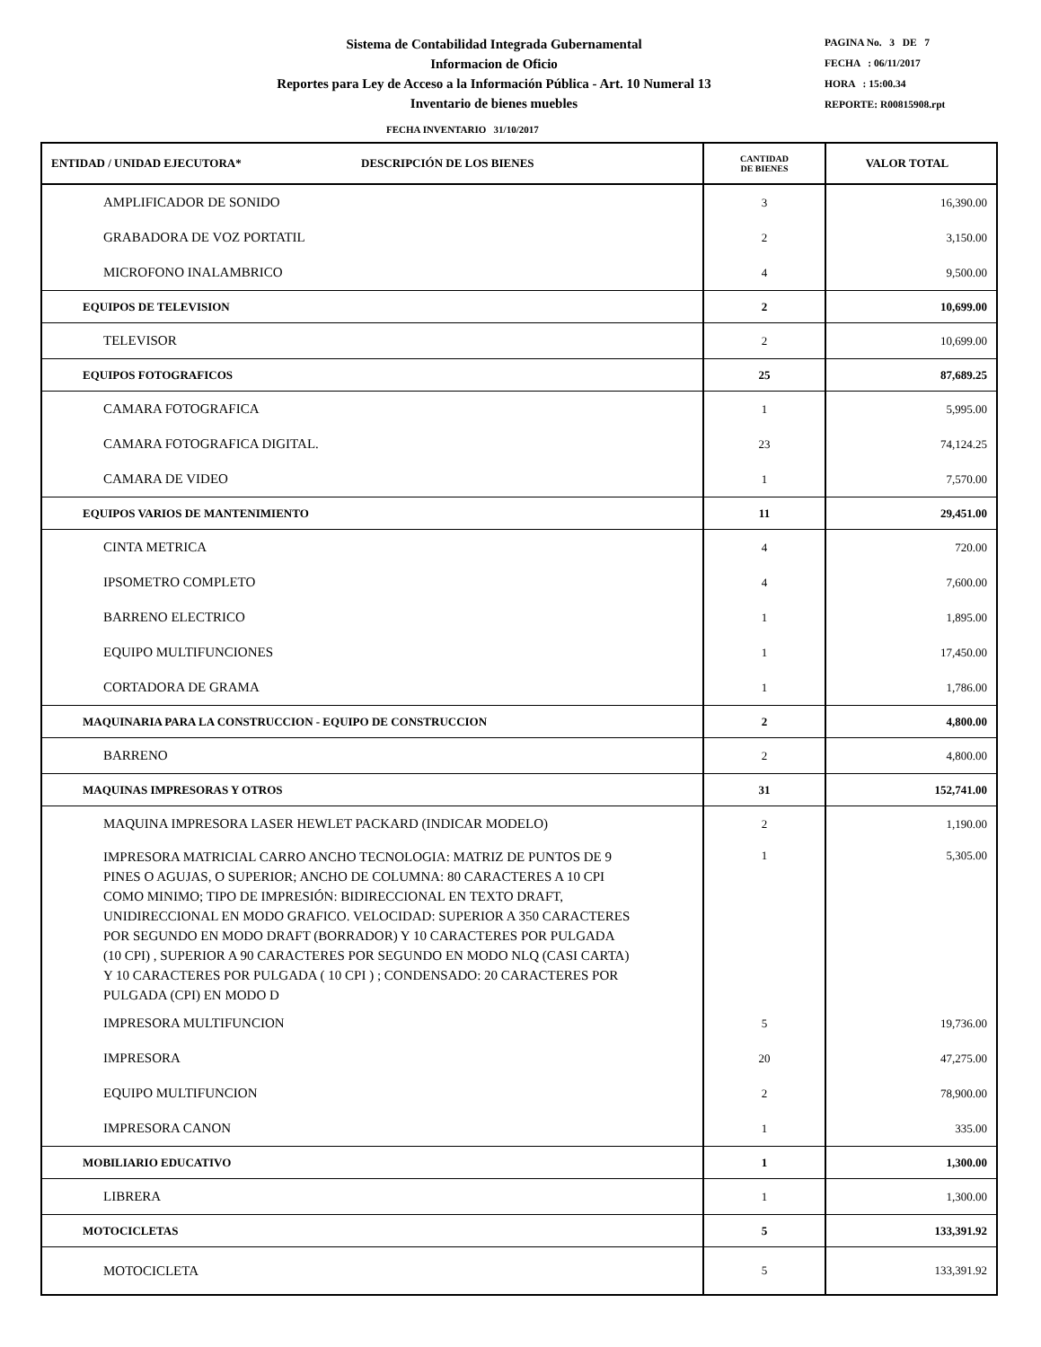Sistema de Contabilidad Integrada Gubernamental
Informacion de Oficio
Reportes para Ley de Acceso a la Información Pública - Art. 10 Numeral 13
Inventario de bienes muebles
PAGINA No. 3 DE 7
FECHA : 06/11/2017
HORA : 15:00.34
REPORTE: R00815908.rpt
FECHA INVENTARIO 31/10/2017
| ENTIDAD / UNIDAD EJECUTORA* DESCRIPCIÓN DE LOS BIENES | CANTIDAD DE BIENES | VALOR TOTAL |
| --- | --- | --- |
| AMPLIFICADOR DE SONIDO | 3 | 16,390.00 |
| GRABADORA DE VOZ PORTATIL | 2 | 3,150.00 |
| MICROFONO INALAMBRICO | 4 | 9,500.00 |
| EQUIPOS DE TELEVISION | 2 | 10,699.00 |
| TELEVISOR | 2 | 10,699.00 |
| EQUIPOS FOTOGRAFICOS | 25 | 87,689.25 |
| CAMARA FOTOGRAFICA | 1 | 5,995.00 |
| CAMARA FOTOGRAFICA DIGITAL. | 23 | 74,124.25 |
| CAMARA DE VIDEO | 1 | 7,570.00 |
| EQUIPOS VARIOS DE MANTENIMIENTO | 11 | 29,451.00 |
| CINTA METRICA | 4 | 720.00 |
| IPSOMETRO COMPLETO | 4 | 7,600.00 |
| BARRENO ELECTRICO | 1 | 1,895.00 |
| EQUIPO MULTIFUNCIONES | 1 | 17,450.00 |
| CORTADORA DE GRAMA | 1 | 1,786.00 |
| MAQUINARIA PARA LA CONSTRUCCION - EQUIPO DE CONSTRUCCION | 2 | 4,800.00 |
| BARRENO | 2 | 4,800.00 |
| MAQUINAS IMPRESORAS Y OTROS | 31 | 152,741.00 |
| MAQUINA IMPRESORA LASER HEWLET PACKARD (INDICAR MODELO) | 2 | 1,190.00 |
| IMPRESORA MATRICIAL CARRO ANCHO TECNOLOGIA: MATRIZ DE PUNTOS DE 9 PINES O AGUJAS, O SUPERIOR; ANCHO DE COLUMNA: 80 CARACTERES A 10 CPI COMO MINIMO; TIPO DE IMPRESIÓN: BIDIRECCIONAL EN TEXTO DRAFT, UNIDIRECCIONAL EN MODO GRAFICO. VELOCIDAD: SUPERIOR A 350 CARACTERES POR SEGUNDO EN MODO DRAFT (BORRADOR) Y 10 CARACTERES POR PULGADA (10 CPI) , SUPERIOR A 90 CARACTERES POR SEGUNDO EN MODO NLQ (CASI CARTA) Y 10 CARACTERES POR PULGADA ( 10 CPI ) ; CONDENSADO: 20 CARACTERES POR PULGADA (CPI) EN MODO D | 1 | 5,305.00 |
| IMPRESORA MULTIFUNCION | 5 | 19,736.00 |
| IMPRESORA | 20 | 47,275.00 |
| EQUIPO MULTIFUNCION | 2 | 78,900.00 |
| IMPRESORA CANON | 1 | 335.00 |
| MOBILIARIO EDUCATIVO | 1 | 1,300.00 |
| LIBRERA | 1 | 1,300.00 |
| MOTOCICLETAS | 5 | 133,391.92 |
| MOTOCICLETA | 5 | 133,391.92 |